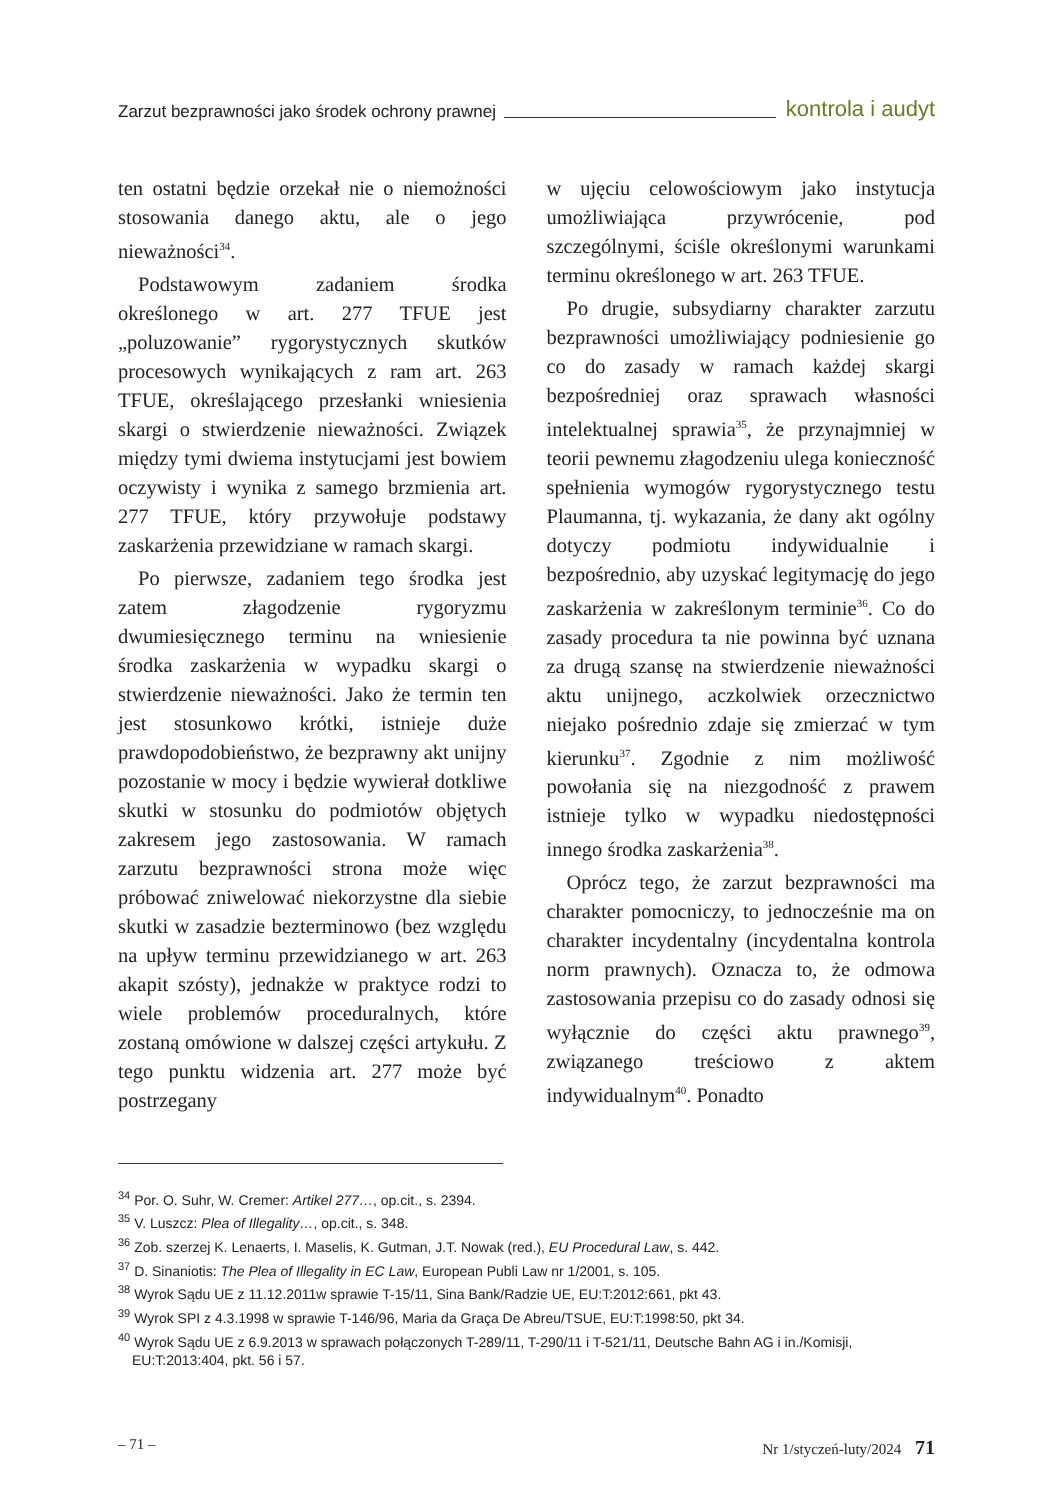Zarzut bezprawności jako środek ochrony prawnej kontrola i audyt
ten ostatni będzie orzekał nie o niemożności stosowania danego aktu, ale o jego nieważności<sup>34</sup>.
Podstawowym zadaniem środka określonego w art. 277 TFUE jest „poluzowanie” rygorystycznych skutków procesowych wynikających z ram art. 263 TFUE, określającego przesłanki wniesienia skargi o stwierdzenie nieważności. Związek między tymi dwiema instytucjami jest bowiem oczywisty i wynika z samego brzmienia art. 277 TFUE, który przywołuje podstawy zaskarżenia przewidziane w ramach skargi.
Po pierwsze, zadaniem tego środka jest zatem złagodzenie rygoryzmu dwumiesięcznego terminu na wniesienie środka zaskarżenia w wypadku skargi o stwierdzenie nieważności. Jako że termin ten jest stosunkowo krótki, istnieje duże prawdopodobieństwo, że bezprawny akt unijny pozostanie w mocy i będzie wywierał dotkliwe skutki w stosunku do podmiotów objętych zakresem jego zastosowania. W ramach zarzutu bezprawności strona może więc próbować zniwelować niekorzystne dla siebie skutki w zasadzie bezterminowo (bez względu na upływ terminu przewidzianego w art. 263 akapit szósty), jednakże w praktyce rodzi to wiele problemów proceduralnych, które zostaną omówione w dalszej części artykułu. Z tego punktu widzenia art. 277 może być postrzegany
w ujęciu celowościowym jako instytucja umożliwiająca przywrócenie, pod szczególnymi, ściśle określonymi warunkami terminu określonego w art. 263 TFUE.
Po drugie, subsydiarny charakter zarzutu bezprawności umożliwiający podniesienie go co do zasady w ramach każdej skargi bezpośredniej oraz sprawach własności intelektualnej sprawia<sup>35</sup>, że przynajmniej w teorii pewnemu złagodzeniu ulega konieczność spełnienia wymogów rygorystycznego testu Plaumanna, tj. wykazania, że dany akt ogólny dotyczy podmiotu indywidualnie i bezpośrednio, aby uzyskać legitymację do jego zaskarżenia w zakreślonym terminie<sup>36</sup>. Co do zasady procedura ta nie powinna być uznana za drugą szansę na stwierdzenie nieważności aktu unijnego, aczkolwiek orzecznictwo niejako pośrednio zdaje się zmierzać w tym kierunku<sup>37</sup>. Zgodnie z nim możliwość powołania się na niezgodność z prawem istnieje tylko w wypadku niedostępności innego środka zaskarżenia<sup>38</sup>.
Oprócz tego, że zarzut bezprawności ma charakter pomocniczy, to jednocześnie ma on charakter incydentalny (incydentalna kontrola norm prawnych). Oznacza to, że odmowa zastosowania przepisu co do zasady odnosi się wyłącznie do części aktu prawnego<sup>39</sup>, związanego treściowo z aktem indywidualnym<sup>40</sup>. Ponadto
<sup>34</sup> Por. O. Suhr, W. Cremer: Artikel 277…, op.cit., s. 2394.
<sup>35</sup> V. Luszcz: Plea of Illegality…, op.cit., s. 348.
<sup>36</sup> Zob. szerzej K. Lenaerts, I. Maselis, K. Gutman, J.T. Nowak (red.), EU Procedural Law, s. 442.
<sup>37</sup> D. Sinaniotis: The Plea of Illegality in EC Law, European Publi Law nr 1/2001, s. 105.
<sup>38</sup> Wyrok Sądu UE z 11.12.2011w sprawie T-15/11, Sina Bank/Radzie UE, EU:T:2012:661, pkt 43.
<sup>39</sup> Wyrok SPI z 4.3.1998 w sprawie T-146/96, Maria da Graça De Abreu/TSUE, EU:T:1998:50, pkt 34.
<sup>40</sup> Wyrok Sądu UE z 6.9.2013 w sprawach połączonych T-289/11, T-290/11 i T-521/11, Deutsche Bahn AG i in./Komisji, EU:T:2013:404, pkt. 56 i 57.
– 71 – Nr 1/styczeń-luty/2024 71